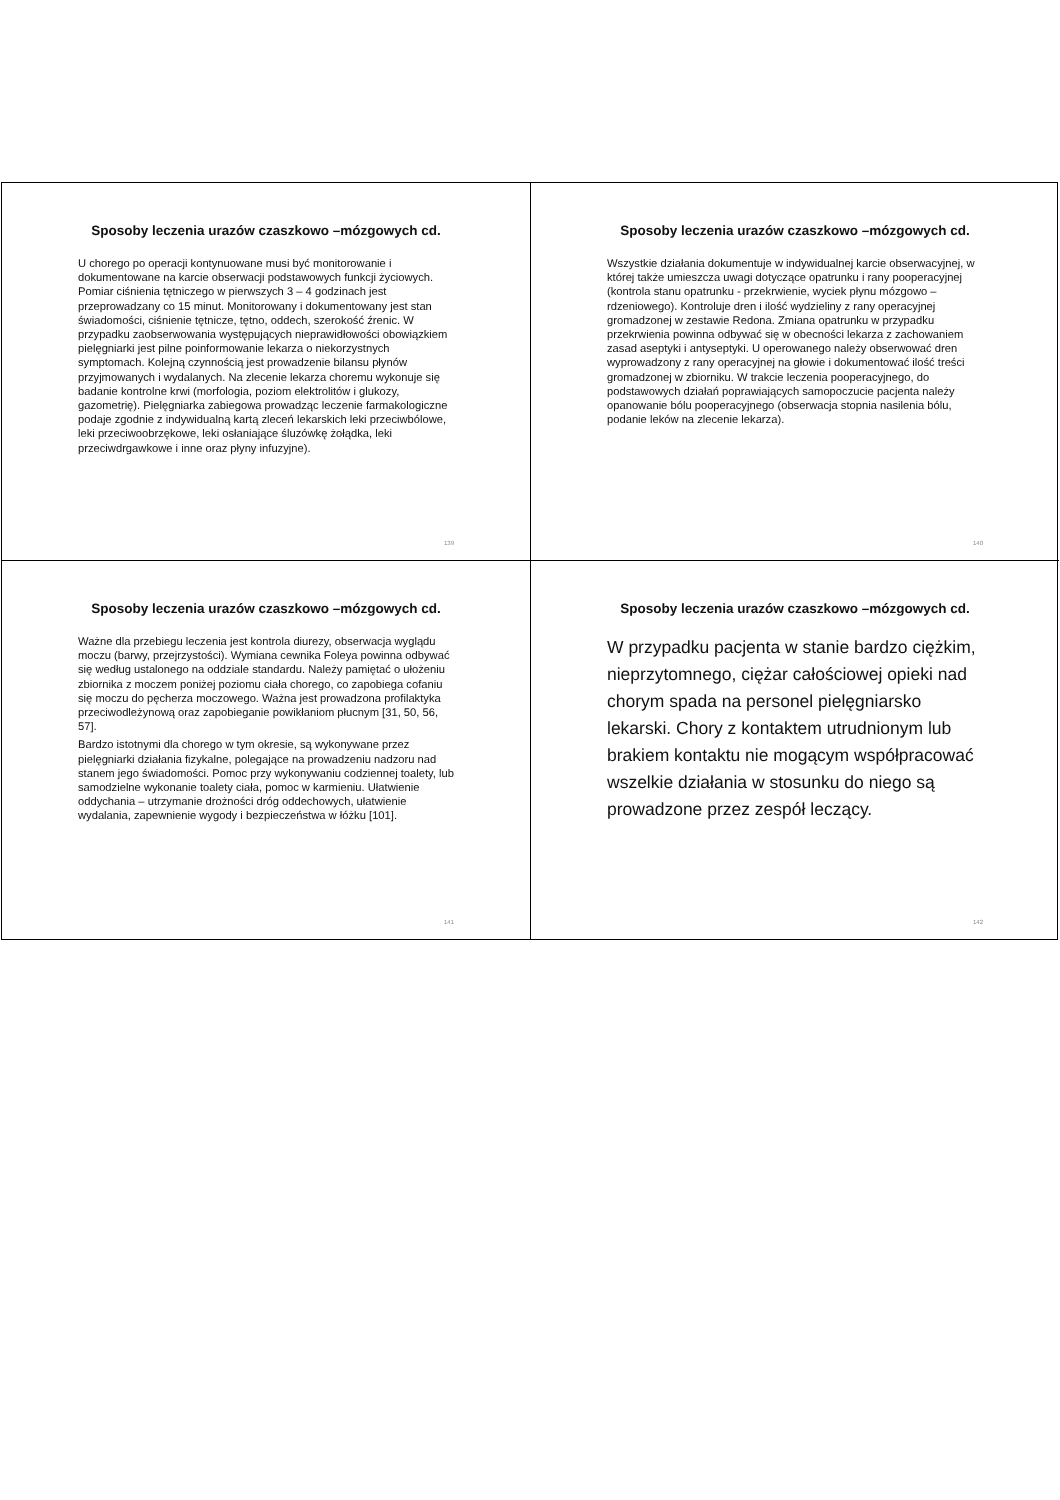Sposoby leczenia urazów czaszkowo –mózgowych cd.
U chorego po operacji kontynuowane musi być monitorowanie i dokumentowane na karcie obserwacji podstawowych funkcji życiowych. Pomiar ciśnienia tętniczego w pierwszych 3 – 4 godzinach jest przeprowadzany co 15 minut. Monitorowany i dokumentowany jest stan świadomości, ciśnienie tętnicze, tętno, oddech, szerokość źrenic. W przypadku zaobserwowania występujących nieprawidłowości obowiązkiem pielęgniarki jest pilne poinformowanie lekarza o niekorzystnych symptomach. Kolejną czynnością jest prowadzenie bilansu płynów przyjmowanych i wydalanych. Na zlecenie lekarza choremu wykonuje się badanie kontrolne krwi (morfologia, poziom elektrolitów i glukozy, gazometrię). Pielęgniarka zabiegowa prowadząc leczenie farmakologiczne podaje zgodnie z indywidualną kartą zleceń lekarskich leki przeciwbólowe, leki przeciwoobrzękowe, leki osłaniające śluzówkę żołądka, leki przeciwdrgawkowe i inne oraz płyny infuzyjne).
139
Sposoby leczenia urazów czaszkowo –mózgowych cd.
Wszystkie działania dokumentuje w indywidualnej karcie obserwacyjnej, w której także umieszcza uwagi dotyczące opatrunku i rany pooperacyjnej (kontrola stanu opatrunku - przekrwienie, wyciek płynu mózgowo – rdzeniowego). Kontroluje dren i ilość wydzieliny z rany operacyjnej gromadzonej w zestawie Redona. Zmiana opatrunku w przypadku przekrwienia powinna odbywać się w obecności lekarza z zachowaniem zasad aseptyki i antyseptyki. U operowanego należy obserwować dren wyprowadzony z rany operacyjnej na głowie i dokumentować ilość treści gromadzonej w zbiorniku. W trakcie leczenia pooperacyjnego, do podstawowych działań poprawiających samopoczucie pacjenta należy opanowanie bólu pooperacyjnego (obserwacja stopnia nasilenia bólu, podanie leków na zlecenie lekarza).
140
Sposoby leczenia urazów czaszkowo –mózgowych cd.
Ważne dla przebiegu leczenia jest kontrola diurezy, obserwacja wyglądu moczu (barwy, przejrzystości). Wymiana cewnika Foleya powinna odbywać się według ustalonego na oddziale standardu. Należy pamiętać o ułożeniu zbiornika z moczem poniżej poziomu ciała chorego, co zapobiega cofaniu się moczu do pęcherza moczowego. Ważna jest prowadzona profilaktyka przeciwodleżynową oraz zapobieganie powikłaniom płucnym [31, 50, 56, 57].
Bardzo istotnymi dla chorego w tym okresie, są wykonywane przez pielęgniarki działania fizykalne, polegające na prowadzeniu nadzoru nad stanem jego świadomości. Pomoc przy wykonywaniu codziennej toalety, lub samodzielne wykonanie toalety ciała, pomoc w karmieniu. Ułatwienie oddychania – utrzymanie drożności dróg oddechowych, ułatwienie wydalania, zapewnienie wygody i bezpieczeństwa w łóżku [101].
141
Sposoby leczenia urazów czaszkowo –mózgowych cd.
W przypadku pacjenta w stanie bardzo ciężkim, nieprzytomnego, ciężar całościowej opieki nad chorym spada na personel pielęgniarsko lekarski. Chory z kontaktem utrudnionym lub brakiem kontaktu nie mogącym współpracować wszelkie działania w stosunku do niego są prowadzone przez zespół leczący.
142